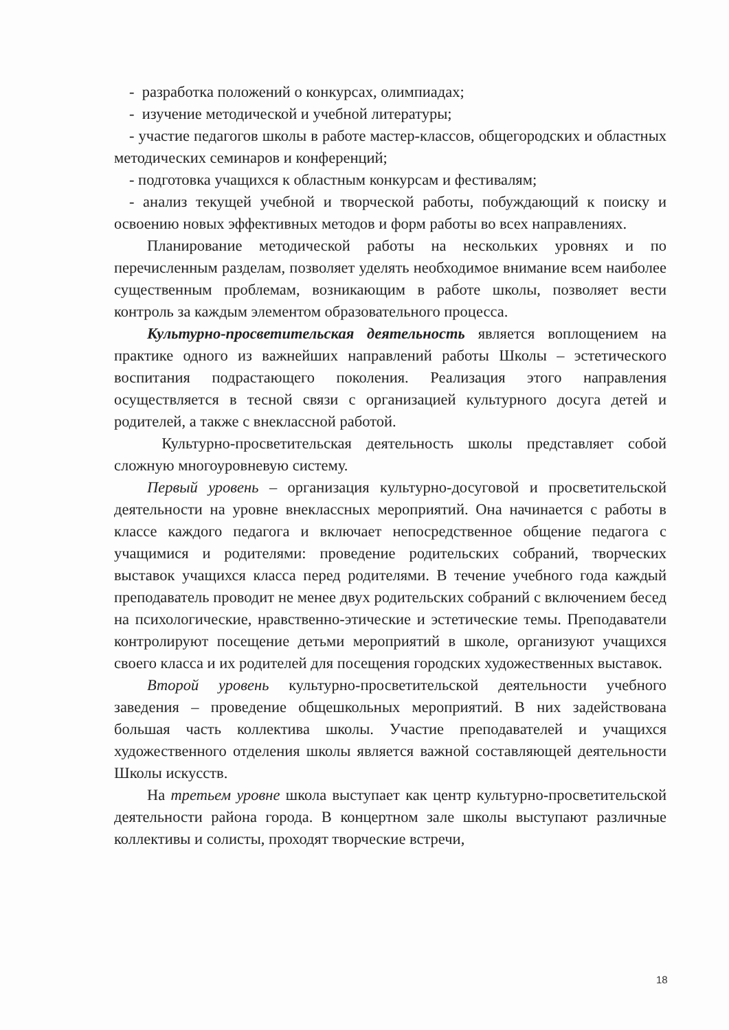- разработка положений о конкурсах, олимпиадах;
- изучение методической и учебной литературы;
- участие педагогов школы в работе мастер-классов, общегородских и областных методических семинаров и конференций;
- подготовка учащихся к областным конкурсам и фестивалям;
- анализ текущей учебной и творческой работы, побуждающий к поиску и освоению новых эффективных методов и форм работы во всех направлениях.
Планирование методической работы на нескольких уровнях и по перечисленным разделам, позволяет уделять необходимое внимание всем наиболее существенным проблемам, возникающим в работе школы, позволяет вести контроль за каждым элементом образовательного процесса.
Культурно-просветительская деятельность является воплощением на практике одного из важнейших направлений работы Школы – эстетического воспитания подрастающего поколения. Реализация этого направления осуществляется в тесной связи с организацией культурного досуга детей и родителей, а также с внеклассной работой.
Культурно-просветительская деятельность школы представляет собой сложную многоуровневую систему.
Первый уровень – организация культурно-досуговой и просветительской деятельности на уровне внеклассных мероприятий. Она начинается с работы в классе каждого педагога и включает непосредственное общение педагога с учащимися и родителями: проведение родительских собраний, творческих выставок учащихся класса перед родителями. В течение учебного года каждый преподаватель проводит не менее двух родительских собраний с включением бесед на психологические, нравственно-этические и эстетические темы. Преподаватели контролируют посещение детьми мероприятий в школе, организуют учащихся своего класса и их родителей для посещения городских художественных выставок.
Второй уровень культурно-просветительской деятельности учебного заведения – проведение общешкольных мероприятий. В них задействована большая часть коллектива школы. Участие преподавателей и учащихся художественного отделения школы является важной составляющей деятельности Школы искусств.
На третьем уровне школа выступает как центр культурно-просветительской деятельности района города. В концертном зале школы выступают различные коллективы и солисты, проходят творческие встречи,
18